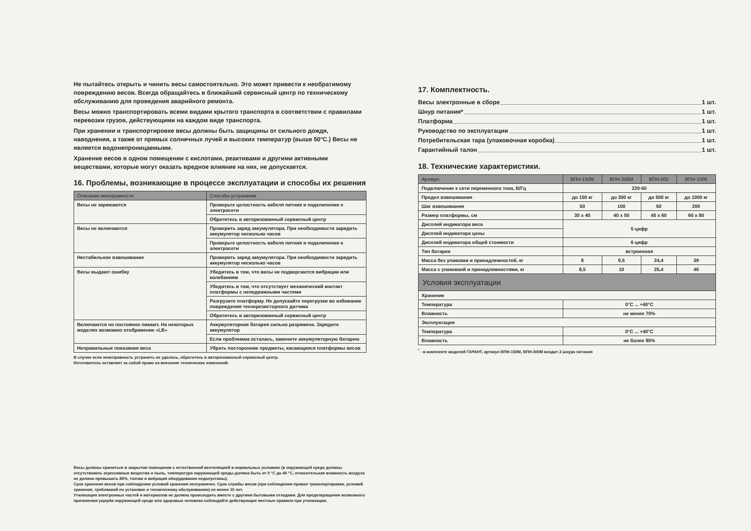Не пытайтесь открыть и чинить весы самостоятельно. Это может привести к необратимому повреждению весов. Всегда обращайтесь в ближайший сервисный центр по техническому обслуживанию для проведения аварийного ремонта.
Весы можно транспортировать всеми видами крытого транспорта в соответствии с правилами перевозки грузов, действующими на каждом виде транспорта.
При хранении и транспортировке весы должны быть защищины от сильного дождя, наводнения, а также от прямых солнечных лучей и высоких температур (выше 50°С.) Весы не является водонепроницаемыми.
Хранение весов в одном помещении с кислотами, реактивами и другими активными веществами, которые могут оказать вредное влияние на них, не допускается.
16. Проблемы, возникающие в процессе эксплуатации и способы их решения
| Описание неисправности | Способы устранения |
| --- | --- |
| Весы не заряжаются | Проверьте целостность кабеля питния и подключение к электросети |
| | Обратитесь в авторизованный сервисный центр |
| Весы не включаются | Проверить заряд аккумулятора. При необходимости зарядить аккумулятор несколько часов |
| | Проверьте целостность кабеля питния и подключение к электросети |
| Нестабильное взвешивание | Проверить заряд аккумулятора. При необходимости зарядить аккумулятор несколько часов |
| Весы выдают ошибку | Убедитесь в том, что весы не подвергаются вибрации или колебаниям |
| | Убедитесь в том, что отсутствует механический контакт платформы с неподвижными частями |
| | Разгрузите платформу. Не допускайте перегрузки во избежание повреждения тензорезисторного датчика |
| | Обратитесь в авторизованный сервисный центр |
| Включаются но постоянно пикают. На некоторых моделях возможно отображение «LB» | Аккумуляторная батарея сильно разряжена. Зарядите аккумулятор |
| | Если проблемма осталась, замените аккумуляторную батарею |
| Неправильные показания веса | Убрать посторонние предметы, касающиеся платформы весов |
В случае если неисправность устранить не удалось, обратитесь в авторизованный сервисный центр.
Изготовитель оставляет за собой право на внесение технических изменений.
Весы должны храниться в закрытом помещении с естественной вентиляцией в нормальных условиях (в окружающей среде должны отсутствовать агрессивные вещества и пыль, температура окружающей среды должна быть от 0 °С до 40 °С, относительная влажность воздуха не должна превышать 85%, толчки и вибрация оборудования недопустимы).
Срок хранения весов при соблюдении условий хранения неограничен. Срок службы весов (при соблюдении правил транспортировки, условий хранения, требований по установке и техническому обслуживанию) не менее 10 лет.
Утилизация электронных частей и материалов не должна происходить вместе с другими бытовыми отходами. Для предотвращения возможного причинения ущерба окружающей среде или здоровью человека соблюдайте действующие местные правила при утилизации.
17. Комплектность.
Весы электронные в сборе 1 шт.
Шнур питания* 1 шт.
Платформа 1 шт.
Руководство по эксплуатации 1 шт.
Потребительская тара (упаковочная коробка) 1 шт.
Гарантийный талон 1 шт.
18. Технические характеристики.
| Артикул | ВПН-150М | ВПН-300М | ВПН-500 | ВПН-1000 |
| --- | --- | --- | --- | --- |
| Подключение к сети переменного тока, В/Гц | 220-50 | | | |
| Предел взвешивания | до 150 кг | до 300 кг | до 500 кг | до 1000 кг |
| Шаг взвешивания | 50 | 100 | 50 | 200 |
| Размер платформы, см | 30 x 40 | 40 x 50 | 45 x 60 | 60 x 80 |
| Дисплей индикатора веса | 5 цифр | | | |
| Дисплей индикатора цены | | | | |
| Дисплей индикатора общей стоимости | 6 цифр | | | |
| Тип батареи | встроенная | | | |
| Масса без упаковки и принадлежностей, кг | 8 | 9,5 | 24,4 | 39 |
| Масса с упаковкой и принадлежностями, кг | 8,5 | 10 | 25,4 | 40 |
| Условия эксплуатации | | | | |
| Хранение | | | | |
| Температура | 0°С ... +40°С | | | |
| Влажность | не менее 70% | | | |
| Эксплуатация | | | | |
| Температура | 0°С ... +40°С | | | |
| Влажность | не более 90% | | | |
<sup>*</sup> - в комплекте моделей ГАРАНТ, артикул ВПН-150М, ВПН-300М входит 2 шнура питания